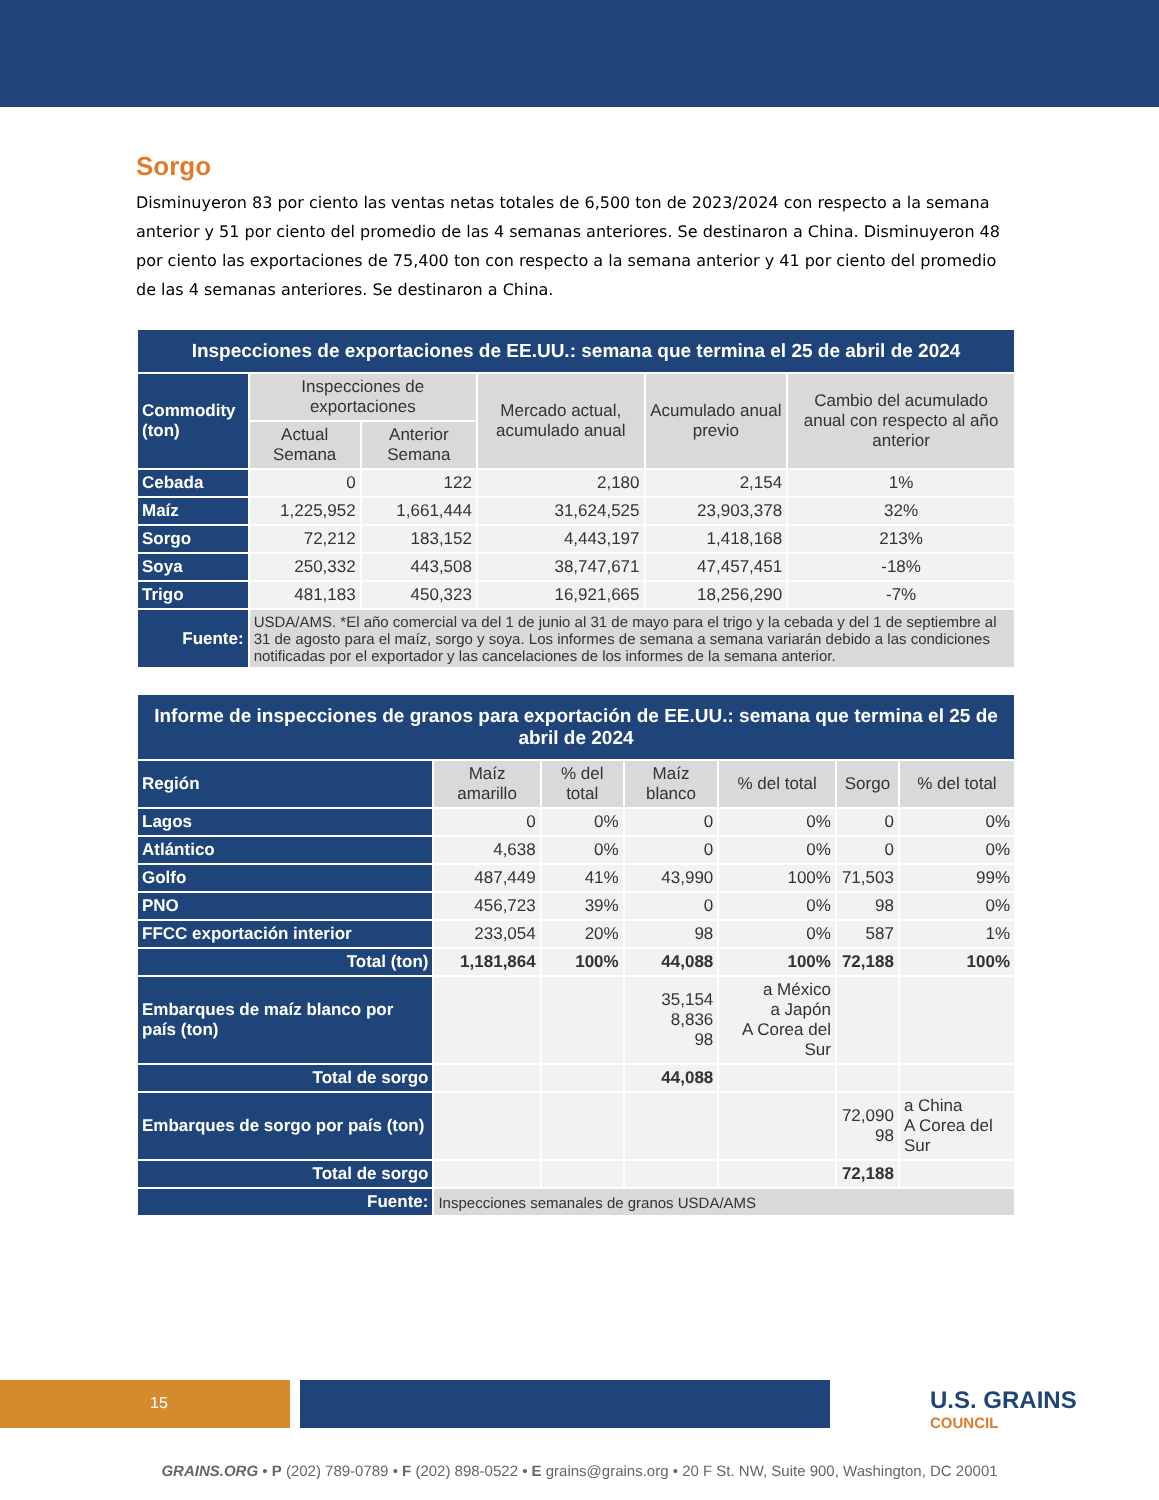Sorgo
Disminuyeron 83 por ciento las ventas netas totales de 6,500 ton de 2023/2024 con respecto a la semana anterior y 51 por ciento del promedio de las 4 semanas anteriores. Se destinaron a China. Disminuyeron 48 por ciento las exportaciones de 75,400 ton con respecto a la semana anterior y 41 por ciento del promedio de las 4 semanas anteriores. Se destinaron a China.
| Inspecciones de exportaciones de EE.UU.: semana que termina el 25 de abril de 2024 | | | | | |
| --- | --- | --- | --- | --- | --- |
| Commodity (ton) | Inspecciones de exportaciones | | Mercado actual, acumulado anual | Acumulado anual previo | Cambio del acumulado anual con respecto al año anterior |
| | Actual Semana | Anterior Semana | | | |
| Cebada | 0 | 122 | 2,180 | 2,154 | 1% |
| Maíz | 1,225,952 | 1,661,444 | 31,624,525 | 23,903,378 | 32% |
| Sorgo | 72,212 | 183,152 | 4,443,197 | 1,418,168 | 213% |
| Soya | 250,332 | 443,508 | 38,747,671 | 47,457,451 | -18% |
| Trigo | 481,183 | 450,323 | 16,921,665 | 18,256,290 | -7% |
| Fuente: | USDA/AMS. *El año comercial va del 1 de junio al 31 de mayo para el trigo y la cebada y del 1 de septiembre al 31 de agosto para el maíz, sorgo y soya. Los informes de semana a semana variarán debido a las condiciones notificadas por el exportador y las cancelaciones de los informes de la semana anterior. | | | | |
| Informe de inspecciones de granos para exportación de EE.UU.: semana que termina el 25 de abril de 2024 | | | | | | |
| --- | --- | --- | --- | --- | --- | --- |
| Región | Maíz amarillo | % del total | Maíz blanco | % del total | Sorgo | % del total |
| Lagos | 0 | 0% | 0 | 0% | 0 | 0% |
| Atlántico | 4,638 | 0% | 0 | 0% | 0 | 0% |
| Golfo | 487,449 | 41% | 43,990 | 100% | 71,503 | 99% |
| PNO | 456,723 | 39% | 0 | 0% | 98 | 0% |
| FFCC exportación interior | 233,054 | 20% | 98 | 0% | 587 | 1% |
| Total (ton) | 1,181,864 | 100% | 44,088 | 100% | 72,188 | 100% |
| Embarques de maíz blanco por país (ton) | | | 35,154 8,836 98 | a México a Japón A Corea del Sur | | |
| Total de sorgo | | | 44,088 | | | |
| Embarques de sorgo por país (ton) | | | | | 72,090 98 | a China A Corea del Sur |
| Total de sorgo | | | | | 72,188 | |
| Fuente: | Inspecciones semanales de granos USDA/AMS | | | | | |
15 U.S. GRAINS
COUNCIL
GRAINS.ORG • P (202) 789-0789 • F (202) 898-0522 • E grains@grains.org • 20 F St. NW, Suite 900, Washington, DC 20001